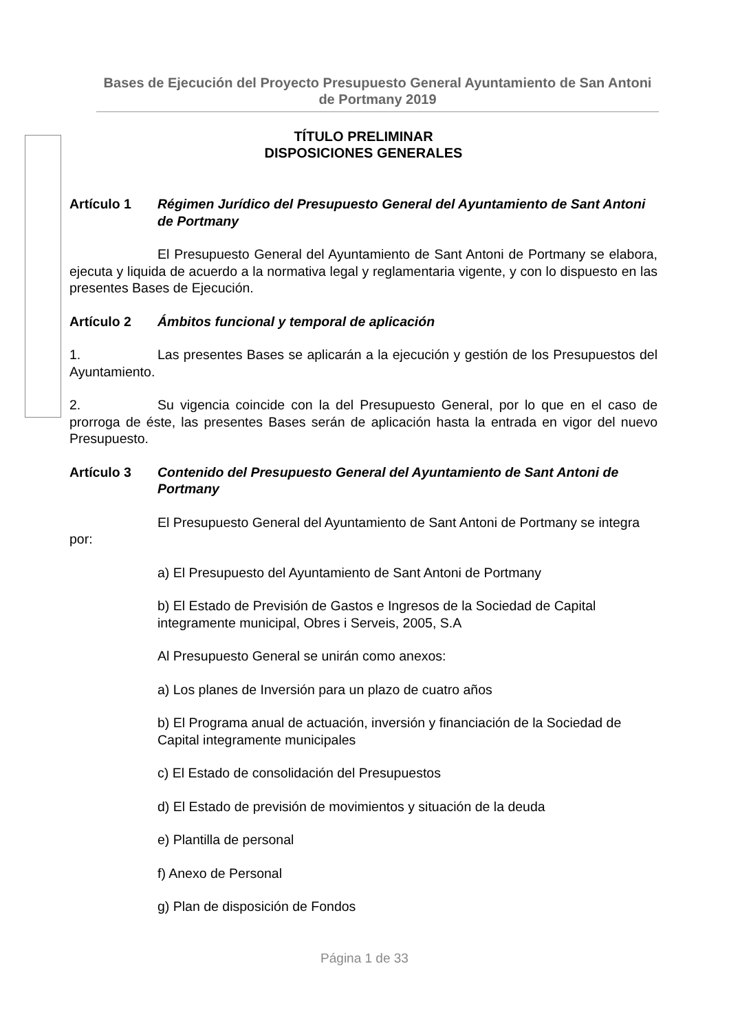Bases de Ejecución del Proyecto Presupuesto General Ayuntamiento de San Antoni de Portmany 2019
TÍTULO PRELIMINAR
DISPOSICIONES GENERALES
Artículo 1 Régimen Jurídico del Presupuesto General del Ayuntamiento de Sant Antoni de Portmany
El Presupuesto General del Ayuntamiento de Sant Antoni de Portmany se elabora, ejecuta y liquida de acuerdo a la normativa legal y reglamentaria vigente, y con lo dispuesto en las presentes Bases de Ejecución.
Artículo 2 Ámbitos funcional y temporal de aplicación
1. Las presentes Bases se aplicarán a la ejecución y gestión de los Presupuestos del Ayuntamiento.
2. Su vigencia coincide con la del Presupuesto General, por lo que en el caso de prorroga de éste, las presentes Bases serán de aplicación hasta la entrada en vigor del nuevo Presupuesto.
Artículo 3 Contenido del Presupuesto General del Ayuntamiento de Sant Antoni de Portmany
El Presupuesto General del Ayuntamiento de Sant Antoni de Portmany se integra por:
a) El Presupuesto del Ayuntamiento de Sant Antoni de Portmany
b) El Estado de Previsión de Gastos e Ingresos de la Sociedad de Capital integramente municipal, Obres i Serveis, 2005, S.A
Al Presupuesto General se unirán como anexos:
a) Los planes de Inversión para un plazo de cuatro años
b) El Programa anual de actuación, inversión y financiación de la Sociedad de Capital integramente municipales
c) El Estado de consolidación del Presupuestos
d) El Estado de previsión de movimientos y situación de la deuda
e) Plantilla de personal
f) Anexo de Personal
g) Plan de disposición de Fondos
Página 1 de 33